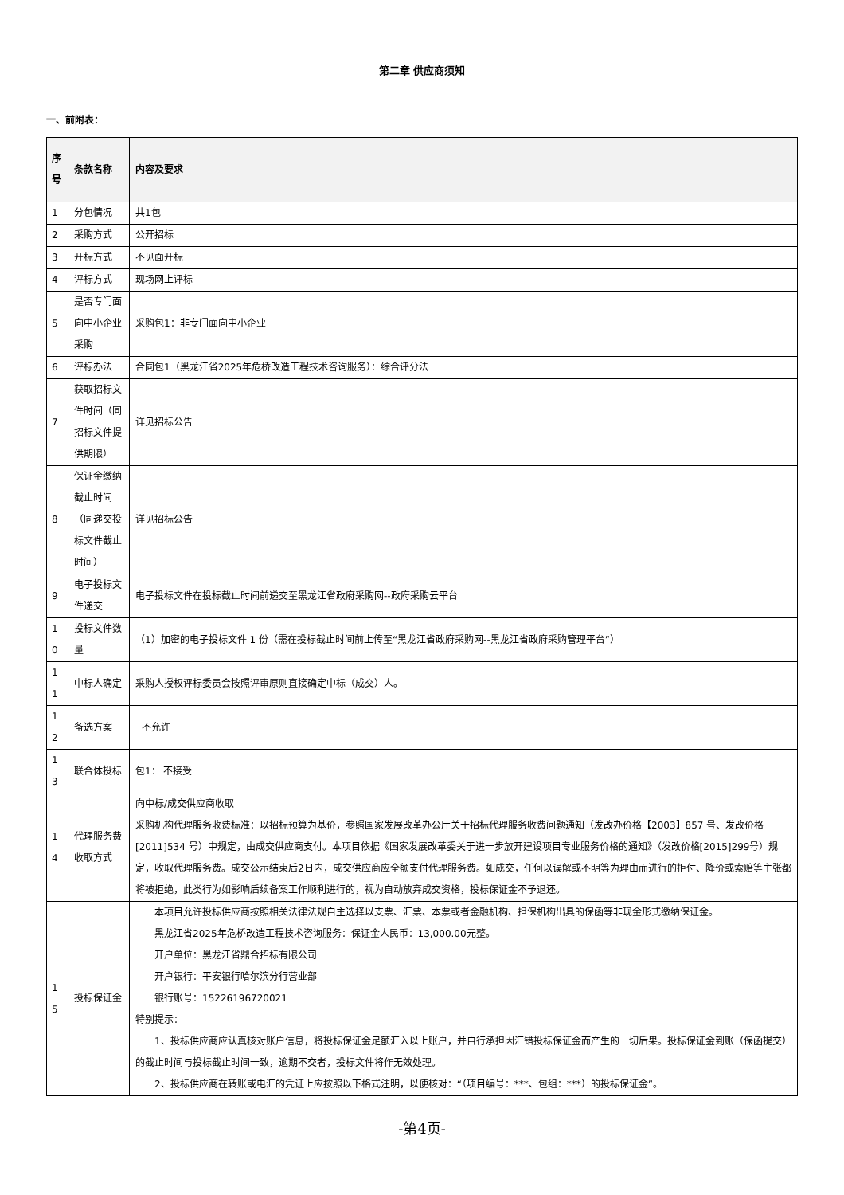第二章 供应商须知
一、前附表：
| 序号 | 条款名称 | 内容及要求 |
| --- | --- | --- |
| 1 | 分包情况 | 共1包 |
| 2 | 采购方式 | 公开招标 |
| 3 | 开标方式 | 不见面开标 |
| 4 | 评标方式 | 现场网上评标 |
| 5 | 是否专门面向中小企业采购 | 采购包1：非专门面向中小企业 |
| 6 | 评标办法 | 合同包1（黑龙江省2025年危桥改造工程技术咨询服务）：综合评分法 |
| 7 | 获取招标文件时间（同招标文件提供期限） | 详见招标公告 |
| 8 | 保证金缴纳截止时间（同递交投标文件截止时间） | 详见招标公告 |
| 9 | 电子投标文件递交 | 电子投标文件在投标截止时间前递交至黑龙江省政府采购网--政府采购云平台 |
| 10 | 投标文件数量 | （1）加密的电子投标文件 1 份（需在投标截止时间前上传至“黑龙江省政府采购网--黑龙江省政府采购管理平台”） |
| 11 | 中标人确定 | 采购人授权评标委员会按照评审原则直接确定中标（成交）人。 |
| 12 | 备选方案 | 不允许 |
| 13 | 联合体投标 | 包1： 不接受 |
| 14 | 代理服务费收取方式 | 向中标/成交供应商收取 采购机构代理服务收费标准：以招标预算为基价，参照国家发展改革办公厅关于招标代理服务收费问题通知（发改办价格【2003】857 号、发改价格[2011]534 号）中规定，由成交供应商支付。本项目依据《国家发展改革委关于进一步放开建设项目专业服务价格的通知》（发改价格[2015]299号）规定，收取代理服务费。成交公示结束后2日内，成交供应商应全额支付代理服务费。如成交，任何以误解或不明等为理由而进行的拒付、降价或索赔等主张都将被拒绝，此类行为如影响后续备案工作顺利进行的，视为自动放弃成交资格，投标保证金不予退还。 |
| 15 | 投标保证金 | 本项目允许投标供应商按照相关法律法规自主选择以支票、汇票、本票或者金融机构、担保机构出具的保函等非现金形式缴纳保证金。 黑龙江省2025年危桥改造工程技术咨询服务：保证金人民币：13,000.00元整。 开户单位：黑龙江省鼎合招标有限公司 开户银行：平安银行哈尔滨分行营业部 银行账号：15226196720021 特别提示： 1、投标供应商应认真核对账户信息，将投标保证金足额汇入以上账户，并自行承担因汇错投标保证金而产生的一切后果。投标保证金到账（保函提交）的截止时间与投标截止时间一致，逾期不交者，投标文件将作无效处理。 2、投标供应商在转账或电汇的凭证上应按照以下格式注明，以便核对：“（项目编号：***、包组：***）的投标保证金”。 |
-第4页-